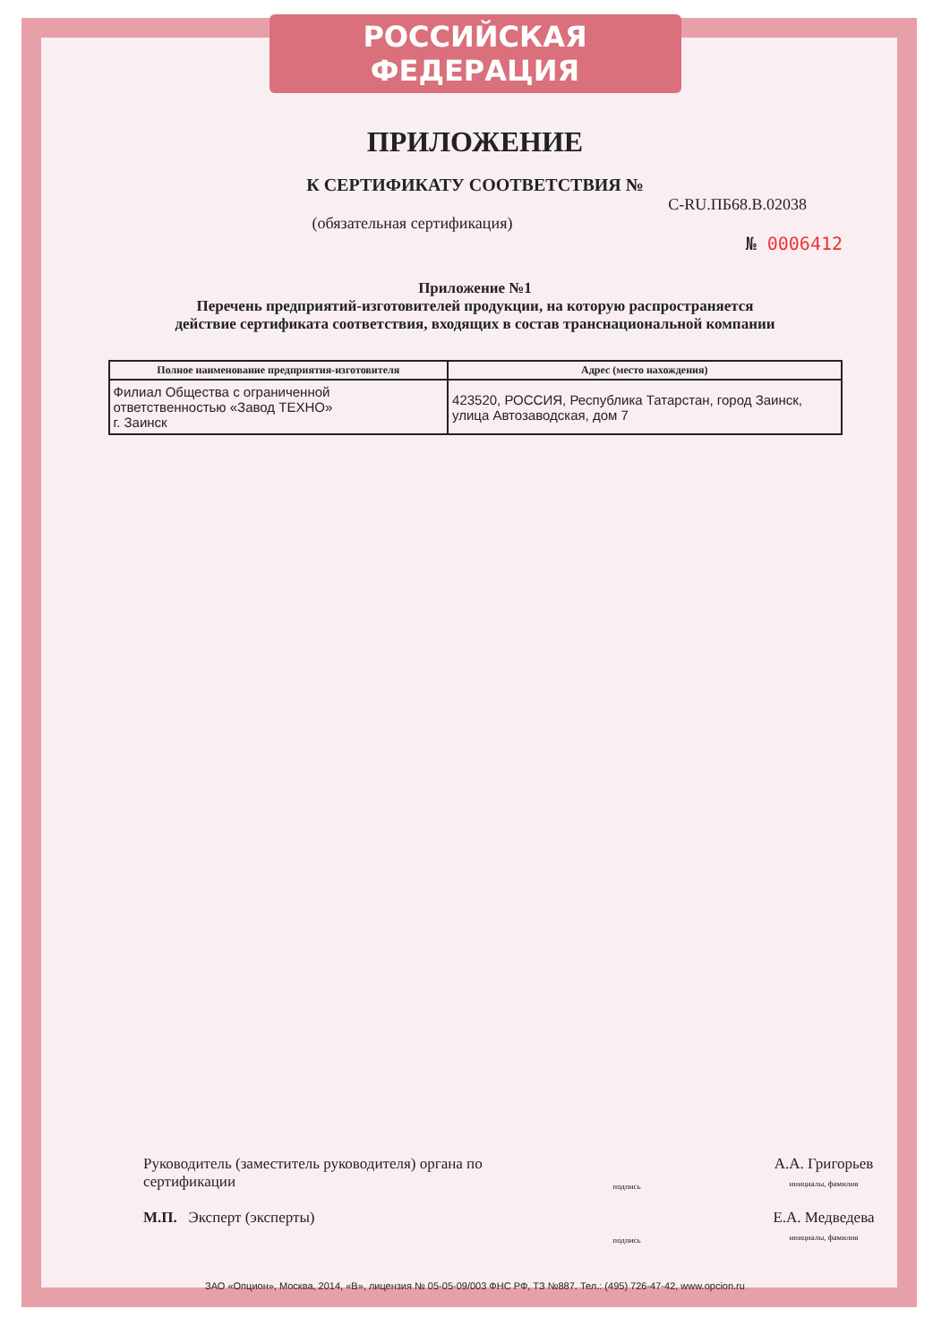РОССИЙСКАЯ ФЕДЕРАЦИЯ
ПРИЛОЖЕНИЕ
К СЕРТИФИКАТУ СООТВЕТСТВИЯ №
С-RU.ПБ68.В.02038
(обязательная сертификация)
№ 0006412
Приложение №1
Перечень предприятий-изготовителей продукции, на которую распространяется
действие сертификата соответствия, входящих в состав транснациональной компании
| Полное наименование предприятия-изготовителя | Адрес (место нахождения) |
| --- | --- |
| Филиал Общества с ограниченной ответственностью «Завод ТЕХНО» г. Заинск | 423520, РОССИЯ, Республика Татарстан, город Заинск, улица Автозаводская, дом 7 |
Руководитель (заместитель руководителя) органа по сертификации
подпись
А.А. Григорьев
инициалы, фамилия
М.П. Эксперт (эксперты)
подпись
Е.А. Медведева
инициалы, фамилия
ЗАО «Опцион», Москва, 2014, «В», лицензия № 05-05-09/003 ФНС РФ, ТЗ №887. Тел.: (495) 726-47-42, www.opcion.ru